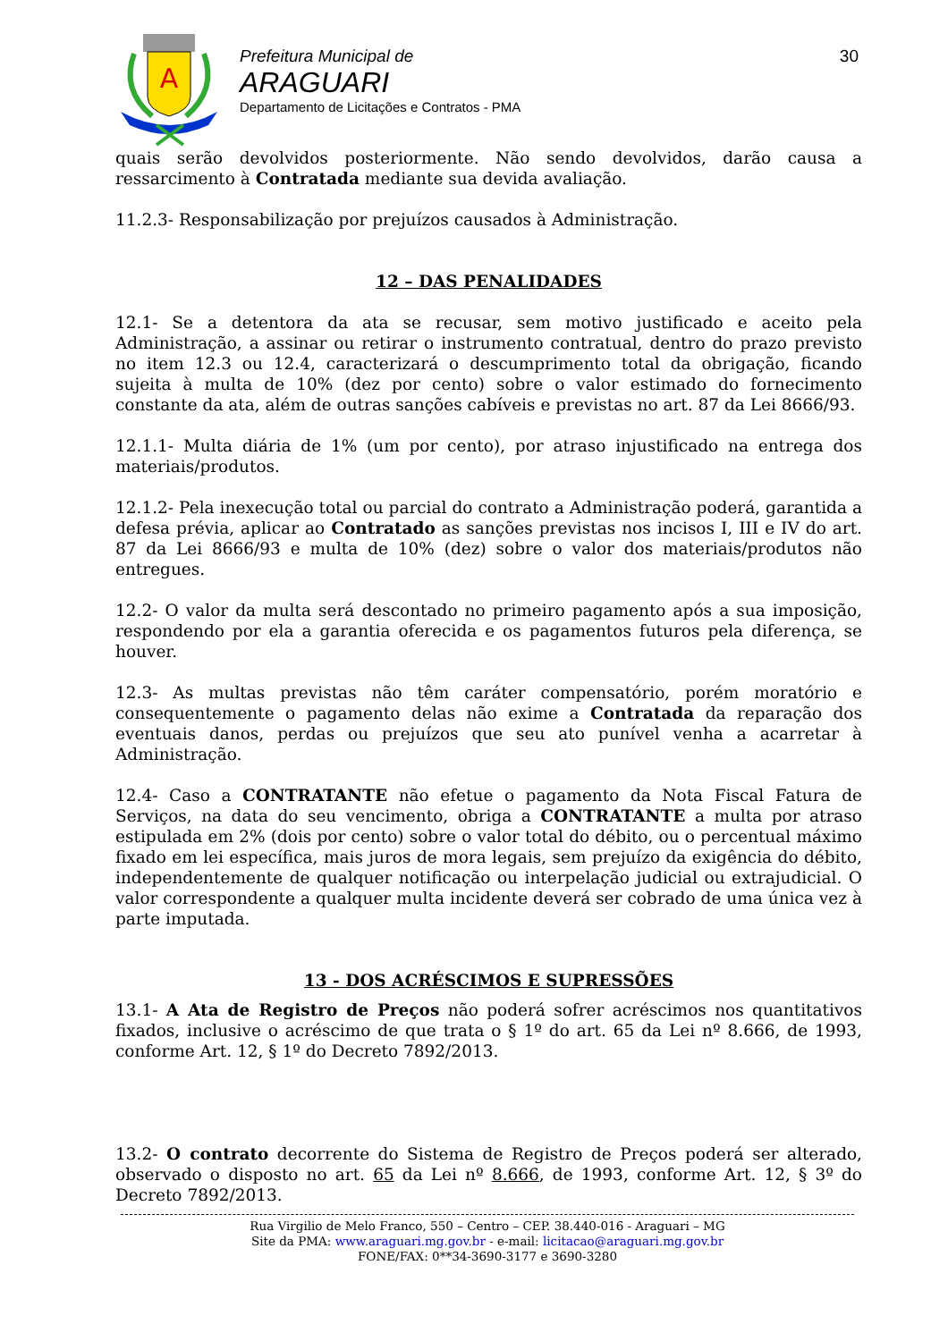A
Prefeitura Municipal de
ARAGUARI
Departamento de Licitações e Contratos - PMA
30
quais serão devolvidos posteriormente. Não sendo devolvidos, darão causa a ressarcimento à Contratada mediante sua devida avaliação.
11.2.3- Responsabilização por prejuízos causados à Administração.
12 – DAS PENALIDADES
12.1- Se a detentora da ata se recusar, sem motivo justificado e aceito pela Administração, a assinar ou retirar o instrumento contratual, dentro do prazo previsto no item 12.3 ou 12.4, caracterizará o descumprimento total da obrigação, ficando sujeita à multa de 10% (dez por cento) sobre o valor estimado do fornecimento constante da ata, além de outras sanções cabíveis e previstas no art. 87 da Lei 8666/93.
12.1.1- Multa diária de 1% (um por cento), por atraso injustificado na entrega dos materiais/produtos.
12.1.2- Pela inexecução total ou parcial do contrato a Administração poderá, garantida a defesa prévia, aplicar ao Contratado as sanções previstas nos incisos I, III e IV do art. 87 da Lei 8666/93 e multa de 10% (dez) sobre o valor dos materiais/produtos não entregues.
12.2- O valor da multa será descontado no primeiro pagamento após a sua imposição, respondendo por ela a garantia oferecida e os pagamentos futuros pela diferença, se houver.
12.3- As multas previstas não têm caráter compensatório, porém moratório e consequentemente o pagamento delas não exime a Contratada da reparação dos eventuais danos, perdas ou prejuízos que seu ato punível venha a acarretar à Administração.
12.4- Caso a CONTRATANTE não efetue o pagamento da Nota Fiscal Fatura de Serviços, na data do seu vencimento, obriga a CONTRATANTE a multa por atraso estipulada em 2% (dois por cento) sobre o valor total do débito, ou o percentual máximo fixado em lei específica, mais juros de mora legais, sem prejuízo da exigência do débito, independentemente de qualquer notificação ou interpelação judicial ou extrajudicial. O valor correspondente a qualquer multa incidente deverá ser cobrado de uma única vez à parte imputada.
13 - DOS ACRÉSCIMOS E SUPRESSÕES
13.1- A Ata de Registro de Preços não poderá sofrer acréscimos nos quantitativos fixados, inclusive o acréscimo de que trata o § 1º do art. 65 da Lei nº 8.666, de 1993, conforme Art. 12, § 1º do Decreto 7892/2013.
13.2- O contrato decorrente do Sistema de Registro de Preços poderá ser alterado, observado o disposto no art. 65 da Lei nº 8.666, de 1993, conforme Art. 12, § 3º do Decreto 7892/2013.
Rua Virgilio de Melo Franco, 550 – Centro – CEP. 38.440-016 - Araguari – MG
Site da PMA: www.araguari.mg.gov.br - e-mail: licitacao@araguari.mg.gov.br
FONE/FAX: 0**34-3690-3177 e 3690-3280